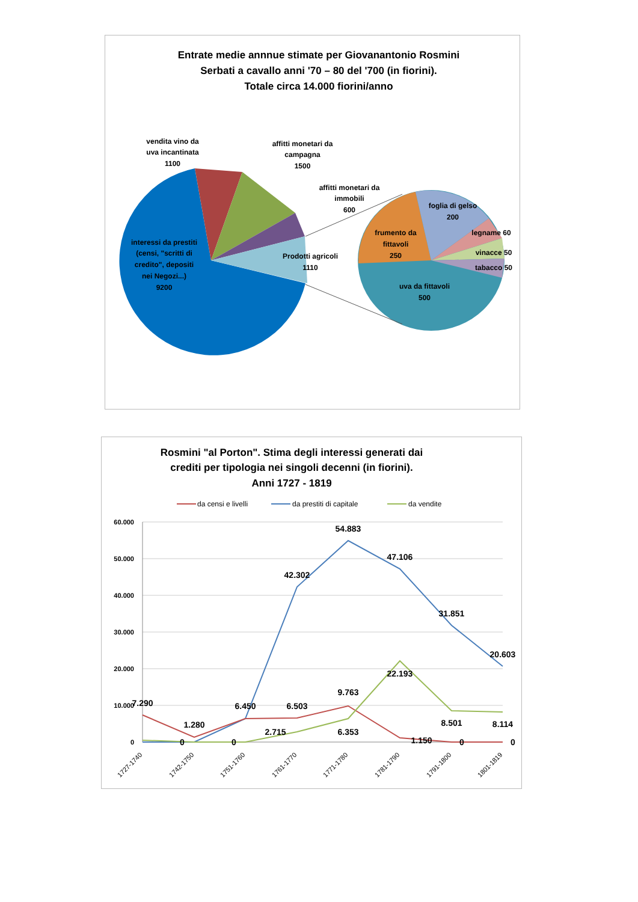Entrate medie annnue stimate per Giovanantonio Rosmini
Serbati a cavallo anni '70 – 80 del '700 (in fiorini).
Totale circa 14.000 fiorini/anno
vendita vino da
uva incantinata
1100
affitti monetari da
campagna
1500
affitti monetari da
immobili
600
interessi da prestiti
(censi, "scritti di
credito", depositi
nei Negozi...)
9200
Prodotti agricoli
1110
foglia di gelso
200
legname 60
vinacce 50
tabacco 50
frumento da
fittavoli
250
uva da fittavoli
500
Rosmini "al Porton". Stima degli interessi generati dai
crediti per tipologia nei singoli decenni (in fiorini).
Anni 1727 - 1819
da censi e livelli
da prestiti di capitale
da vendite
60.000
50.000
40.000
30.000
20.000
10.000
0
54.883
47.106
42.302
31.851
20.603
22.193
9.763
7.290
6.450
6.503
1.280
8.501
8.114
2.715
6.353
1.150
0
0
0
0
1727-1740
1742-1750
1751-1760
1761-1770
1771-1780
1781-1790
1791-1800
1801-1819